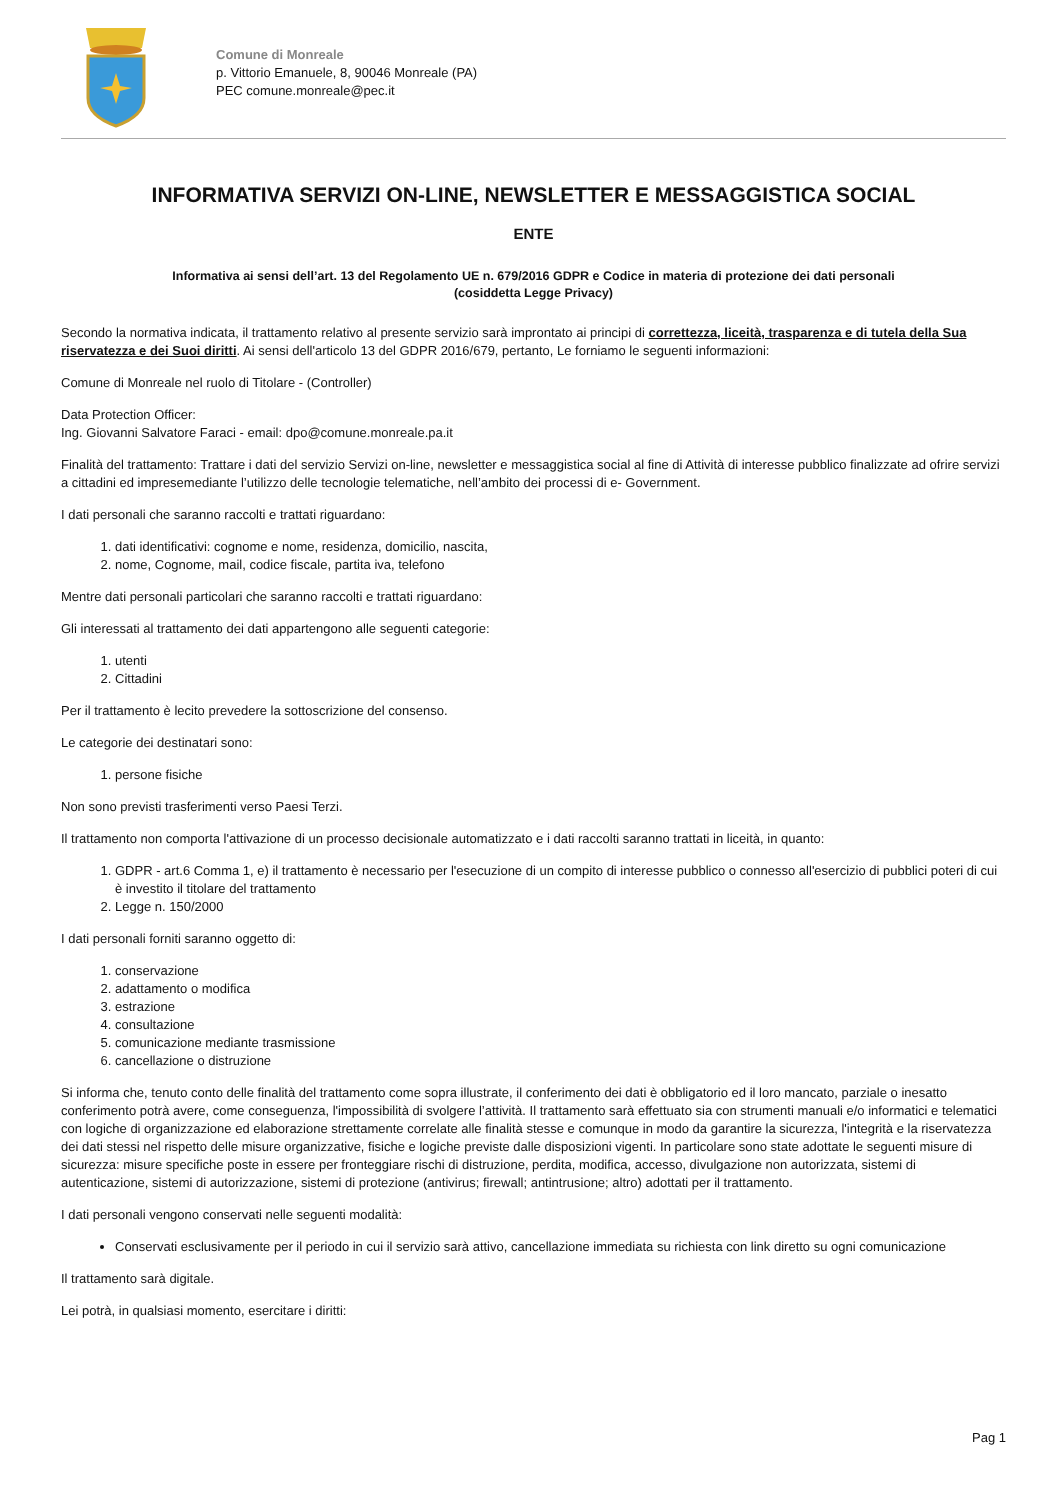Comune di Monreale
p. Vittorio Emanuele, 8, 90046 Monreale (PA)
PEC comune.monreale@pec.it
INFORMATIVA SERVIZI ON-LINE, NEWSLETTER E MESSAGGISTICA SOCIAL
ENTE
Informativa ai sensi dell’art. 13 del Regolamento UE n. 679/2016 GDPR e Codice in materia di protezione dei dati personali
(cosiddetta Legge Privacy)
Secondo la normativa indicata, il trattamento relativo al presente servizio sarà improntato ai principi di correttezza, liceità, trasparenza e di tutela della Sua riservatezza e dei Suoi diritti. Ai sensi dell'articolo 13 del GDPR 2016/679, pertanto, Le forniamo le seguenti informazioni:
Comune di Monreale nel ruolo di Titolare - (Controller)
Data Protection Officer:
Ing. Giovanni Salvatore Faraci - email: dpo@comune.monreale.pa.it
Finalità del trattamento: Trattare i dati del servizio Servizi on-line, newsletter e messaggistica social al fine di Attività di interesse pubblico finalizzate ad ofrire servizi a cittadini ed impresemediante l’utilizzo delle tecnologie telematiche, nell’ambito dei processi di e- Government.
I dati personali che saranno raccolti e trattati riguardano:
1. dati identificativi: cognome e nome, residenza, domicilio, nascita,
2. nome, Cognome, mail, codice fiscale, partita iva, telefono
Mentre dati personali particolari che saranno raccolti e trattati riguardano:
Gli interessati al trattamento dei dati appartengono alle seguenti categorie:
1. utenti
2. Cittadini
Per il trattamento è lecito prevedere la sottoscrizione del consenso.
Le categorie dei destinatari sono:
1. persone fisiche
Non sono previsti trasferimenti verso Paesi Terzi.
Il trattamento non comporta l'attivazione di un processo decisionale automatizzato e i dati raccolti saranno trattati in liceità, in quanto:
1. GDPR - art.6 Comma 1, e) il trattamento è necessario per l'esecuzione di un compito di interesse pubblico o connesso all'esercizio di pubblici poteri di cui è investito il titolare del trattamento
2. Legge n. 150/2000
I dati personali forniti saranno oggetto di:
1. conservazione
2. adattamento o modifica
3. estrazione
4. consultazione
5. comunicazione mediante trasmissione
6. cancellazione o distruzione
Si informa che, tenuto conto delle finalità del trattamento come sopra illustrate, il conferimento dei dati è obbligatorio ed il loro mancato, parziale o inesatto conferimento potrà avere, come conseguenza, l'impossibilità di svolgere l’attività. Il trattamento sarà effettuato sia con strumenti manuali e/o informatici e telematici con logiche di organizzazione ed elaborazione strettamente correlate alle finalità stesse e comunque in modo da garantire la sicurezza, l'integrità e la riservatezza dei dati stessi nel rispetto delle misure organizzative, fisiche e logiche previste dalle disposizioni vigenti. In particolare sono state adottate le seguenti misure di sicurezza: misure specifiche poste in essere per fronteggiare rischi di distruzione, perdita, modifica, accesso, divulgazione non autorizzata, sistemi di autenticazione, sistemi di autorizzazione, sistemi di protezione (antivirus; firewall; antintrusione; altro) adottati per il trattamento.
I dati personali vengono conservati nelle seguenti modalità:
Conservati esclusivamente per il periodo in cui il servizio sarà attivo, cancellazione immediata su richiesta con link diretto su ogni comunicazione
Il trattamento sarà digitale.
Lei potrà, in qualsiasi momento, esercitare i diritti:
Pag 1